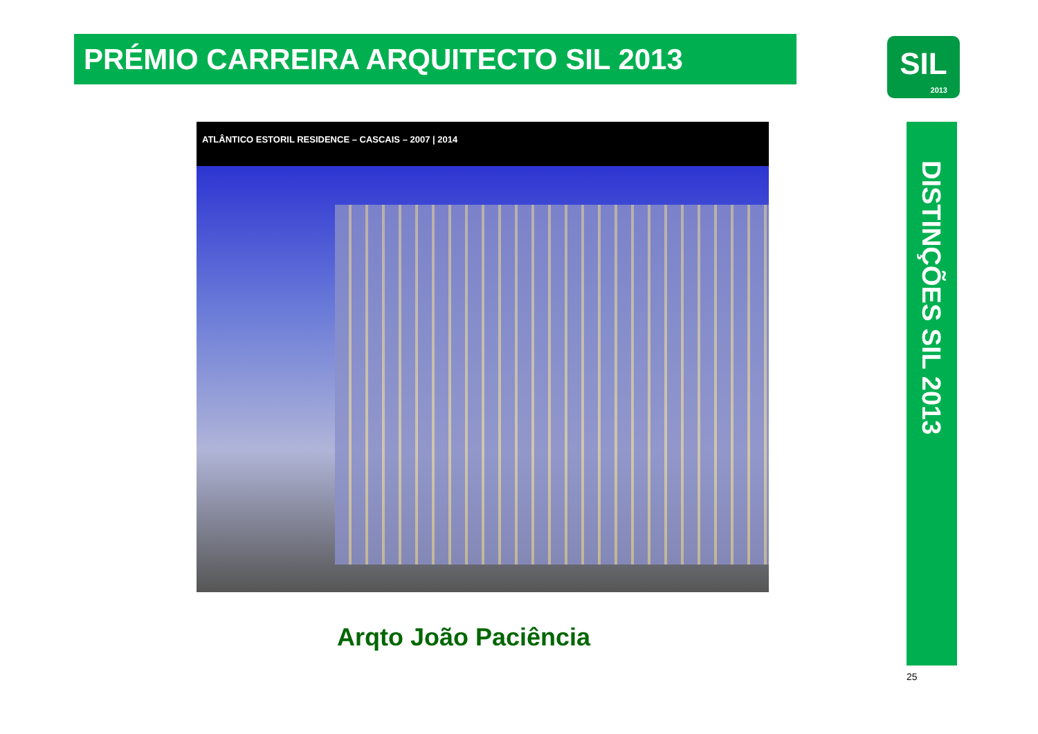PRÉMIO CARREIRA ARQUITECTO SIL 2013
SIL
2013
ATLÂNTICO ESTORIL RESIDENCE – CASCAIS – 2007 | 2014
DISTINÇÕES SIL 2013
Arqto João Paciência
25